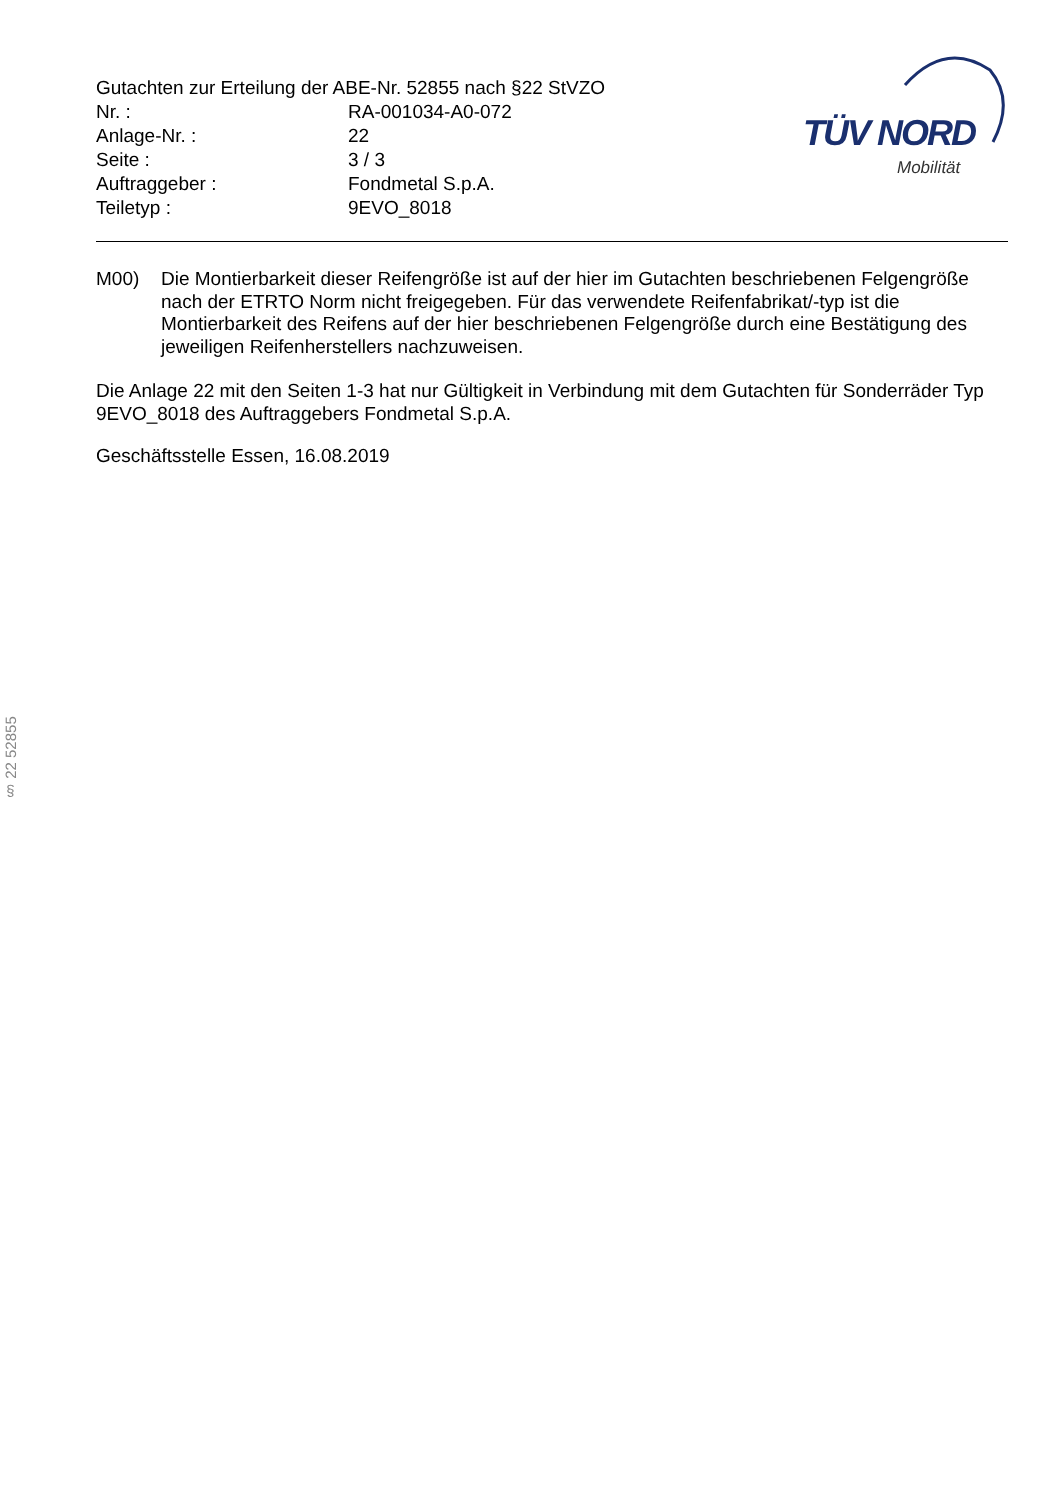Gutachten zur Erteilung der ABE-Nr. 52855 nach §22 StVZO
| Nr. : | RA-001034-A0-072 |
| Anlage-Nr. : | 22 |
| Seite : | 3 / 3 |
| Auftraggeber : | Fondmetal S.p.A. |
| Teiletyp : | 9EVO_8018 |
TÜV NORD
Mobilität
M00) Die Montierbarkeit dieser Reifengröße ist auf der hier im Gutachten beschriebenen Felgengröße nach der ETRTO Norm nicht freigegeben. Für das verwendete Reifenfabrikat/-typ ist die Montierbarkeit des Reifens auf der hier beschriebenen Felgengröße durch eine Bestätigung des jeweiligen Reifenherstellers nachzuweisen.
Die Anlage 22 mit den Seiten 1-3 hat nur Gültigkeit in Verbindung mit dem Gutachten für Sonderräder Typ 9EVO_8018 des Auftraggebers Fondmetal S.p.A.
Geschäftsstelle Essen, 16.08.2019
§ 22 52855